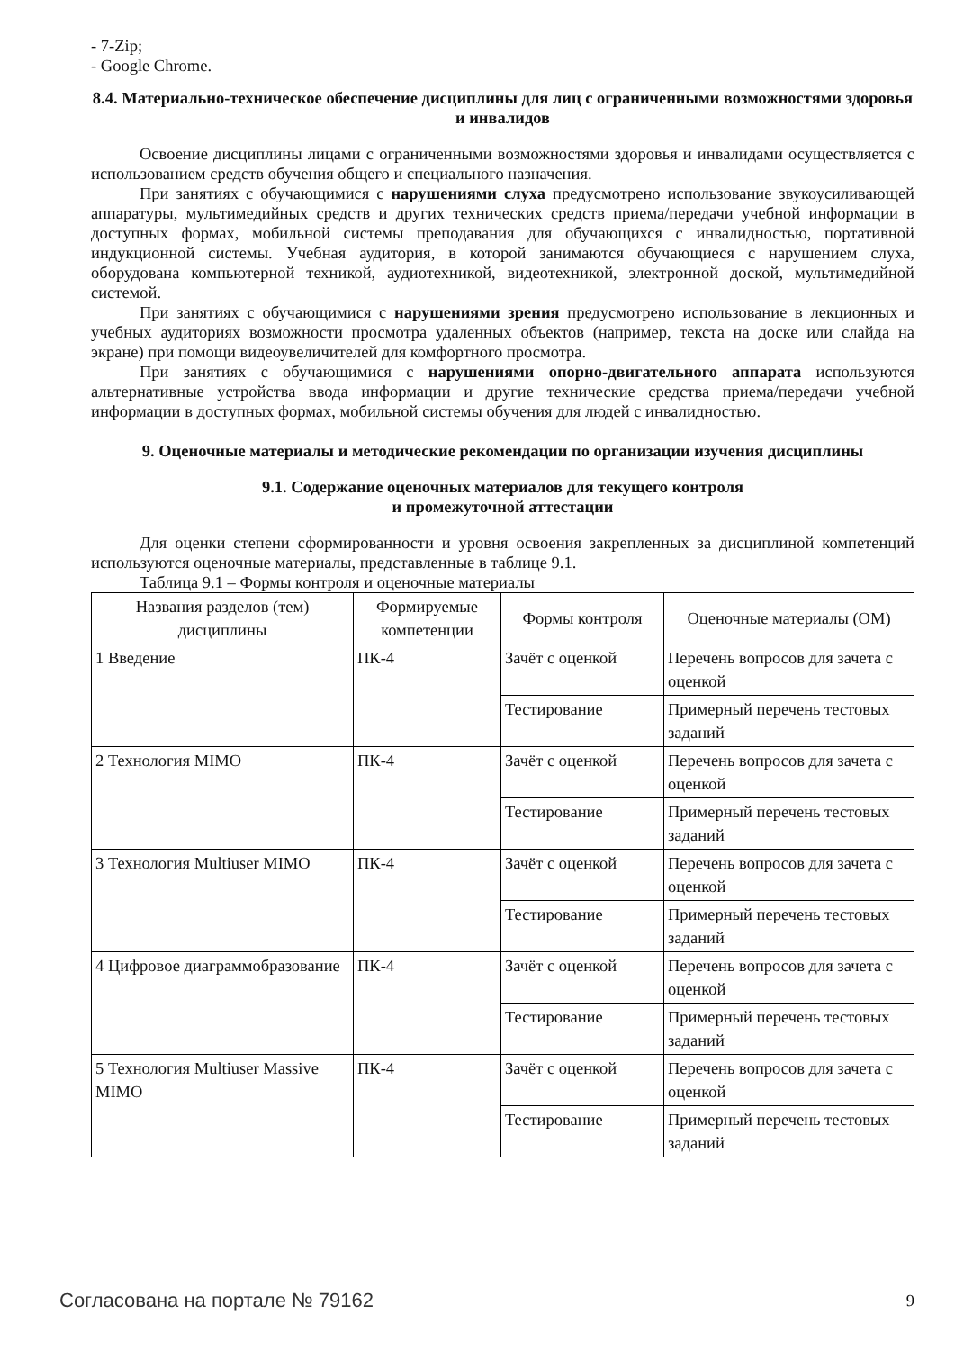- 7-Zip;
- Google Chrome.
8.4. Материально-техническое обеспечение дисциплины для лиц с ограниченными возможностями здоровья и инвалидов
Освоение дисциплины лицами с ограниченными возможностями здоровья и инвалидами осуществляется с использованием средств обучения общего и специального назначения.
При занятиях с обучающимися с нарушениями слуха предусмотрено использование звукоусиливающей аппаратуры, мультимедийных средств и других технических средств приема/передачи учебной информации в доступных формах, мобильной системы преподавания для обучающихся с инвалидностью, портативной индукционной системы. Учебная аудитория, в которой занимаются обучающиеся с нарушением слуха, оборудована компьютерной техникой, аудиотехникой, видеотехникой, электронной доской, мультимедийной системой.
При занятиях с обучающимися с нарушениями зрения предусмотрено использование в лекционных и учебных аудиториях возможности просмотра удаленных объектов (например, текста на доске или слайда на экране) при помощи видеоувеличителей для комфортного просмотра.
При занятиях с обучающимися с нарушениями опорно-двигательного аппарата используются альтернативные устройства ввода информации и другие технические средства приема/передачи учебной информации в доступных формах, мобильной системы обучения для людей с инвалидностью.
9. Оценочные материалы и методические рекомендации по организации изучения дисциплины
9.1. Содержание оценочных материалов для текущего контроля
и промежуточной аттестации
Для оценки степени сформированности и уровня освоения закрепленных за дисциплиной компетенций используются оценочные материалы, представленные в таблице 9.1.
Таблица 9.1 – Формы контроля и оценочные материалы
| Названия разделов (тем) дисциплины | Формируемые компетенции | Формы контроля | Оценочные материалы (ОМ) |
| --- | --- | --- | --- |
| 1 Введение | ПК-4 | Зачёт с оценкой | Перечень вопросов для зачета с оценкой |
| | | Тестирование | Примерный перечень тестовых заданий |
| 2 Технология MIMO | ПК-4 | Зачёт с оценкой | Перечень вопросов для зачета с оценкой |
| | | Тестирование | Примерный перечень тестовых заданий |
| 3 Технология Multiuser MIMO | ПК-4 | Зачёт с оценкой | Перечень вопросов для зачета с оценкой |
| | | Тестирование | Примерный перечень тестовых заданий |
| 4 Цифровое диаграммобразование | ПК-4 | Зачёт с оценкой | Перечень вопросов для зачета с оценкой |
| | | Тестирование | Примерный перечень тестовых заданий |
| 5 Технология Multiuser Massive MIMO | ПК-4 | Зачёт с оценкой | Перечень вопросов для зачета с оценкой |
| | | Тестирование | Примерный перечень тестовых заданий |
Согласована на портале № 79162 9